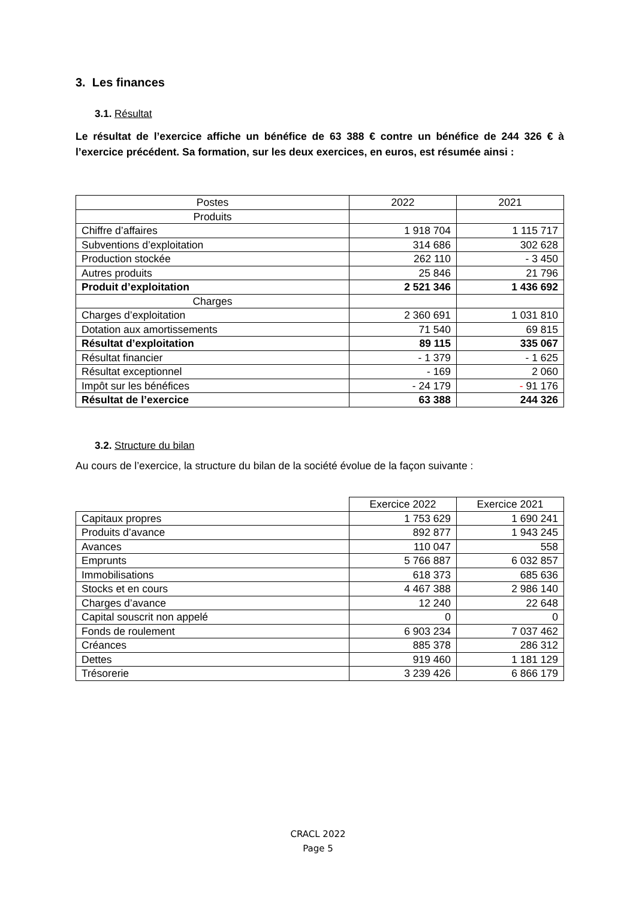3. Les finances
3.1. Résultat
Le résultat de l’exercice affiche un bénéfice de 63 388 € contre un bénéfice de 244 326 € à l’exercice précédent. Sa formation, sur les deux exercices, en euros, est résumée ainsi :
| Postes | 2022 | 2021 |
| Produits | | |
| Chiffre d’affaires | 1 918 704 | 1 115 717 |
| Subventions d’exploitation | 314 686 | 302 628 |
| Production stockée | 262 110 | - 3 450 |
| Autres produits | 25 846 | 21 796 |
| Produit d’exploitation | 2 521 346 | 1 436 692 |
| Charges | | |
| Charges d’exploitation | 2 360 691 | 1 031 810 |
| Dotation aux amortissements | 71 540 | 69 815 |
| Résultat d’exploitation | 89 115 | 335 067 |
| Résultat financier | - 1 379 | - 1 625 |
| Résultat exceptionnel | - 169 | 2 060 |
| Impôt sur les bénéfices | - 24 179 | - 91 176 |
| Résultat de l’exercice | 63 388 | 244 326 |
3.2. Structure du bilan
Au cours de l’exercice, la structure du bilan de la société évolue de la façon suivante :
| | Exercice 2022 | Exercice 2021 |
| Capitaux propres | 1 753 629 | 1 690 241 |
| Produits d’avance | 892 877 | 1 943 245 |
| Avances | 110 047 | 558 |
| Emprunts | 5 766 887 | 6 032 857 |
| Immobilisations | 618 373 | 685 636 |
| Stocks et en cours | 4 467 388 | 2 986 140 |
| Charges d’avance | 12 240 | 22 648 |
| Capital souscrit non appelé | 0 | 0 |
| Fonds de roulement | 6 903 234 | 7 037 462 |
| Créances | 885 378 | 286 312 |
| Dettes | 919 460 | 1 181 129 |
| Trésorerie | 3 239 426 | 6 866 179 |
CRACL 2022
Page 5